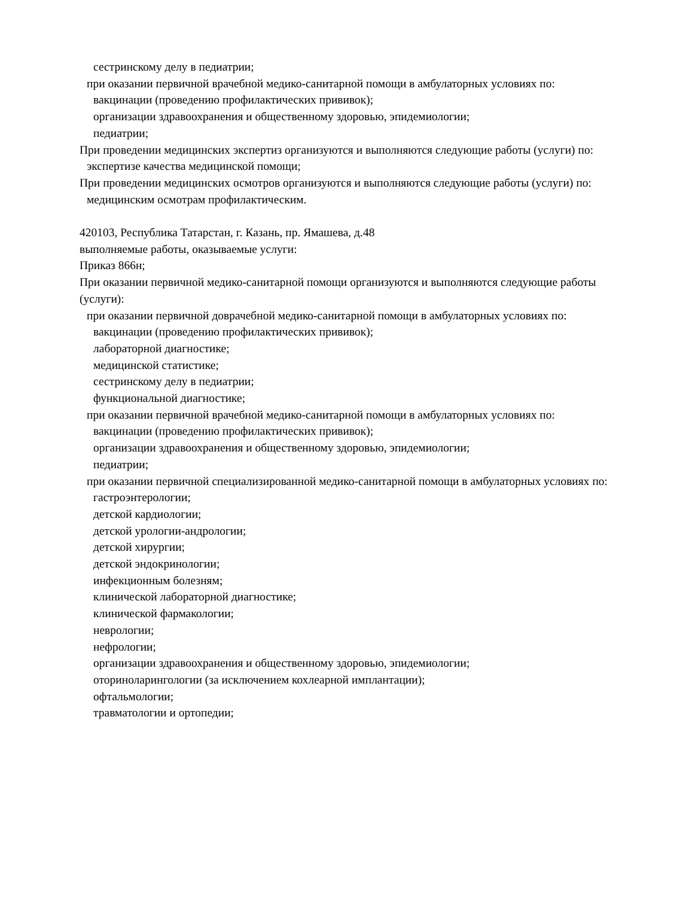сестринскому делу в педиатрии;
при оказании первичной врачебной медико-санитарной помощи в амбулаторных условиях по:
вакцинации (проведению профилактических прививок);
организации здравоохранения и общественному здоровью, эпидемиологии;
педиатрии;
При проведении медицинских экспертиз организуются и выполняются следующие работы (услуги) по:
экспертизе качества медицинской помощи;
При проведении медицинских осмотров организуются и выполняются следующие работы (услуги) по:
медицинским осмотрам профилактическим.
420103, Республика Татарстан, г. Казань, пр. Ямашева, д.48
выполняемые работы, оказываемые услуги:
Приказ 866н;
При оказании первичной медико-санитарной помощи организуются и выполняются следующие работы (услуги):
при оказании первичной доврачебной медико-санитарной помощи в амбулаторных условиях по:
вакцинации (проведению профилактических прививок);
лабораторной диагностике;
медицинской статистике;
сестринскому делу в педиатрии;
функциональной диагностике;
при оказании первичной врачебной медико-санитарной помощи в амбулаторных условиях по:
вакцинации (проведению профилактических прививок);
организации здравоохранения и общественному здоровью, эпидемиологии;
педиатрии;
при оказании первичной специализированной медико-санитарной помощи в амбулаторных условиях по:
гастроэнтерологии;
детской кардиологии;
детской урологии-андрологии;
детской хирургии;
детской эндокринологии;
инфекционным болезням;
клинической лабораторной диагностике;
клинической фармакологии;
неврологии;
нефрологии;
организации здравоохранения и общественному здоровью, эпидемиологии;
оториноларингологии (за исключением кохлеарной имплантации);
офтальмологии;
травматологии и ортопедии;